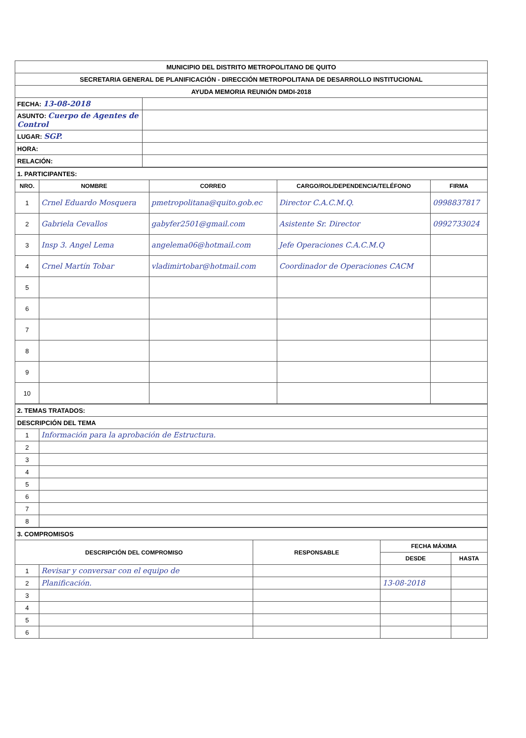| MUNICIPIO DEL DISTRITO METROPOLITANO DE QUITO | |
| SECRETARIA GENERAL DE PLANIFICACIÓN - DIRECCIÓN METROPOLITANA DE DESARROLLO INSTITUCIONAL | |
| AYUDA MEMORIA REUNIÓN DMDI-2018 | |
| FECHA: 13-08-2018 | |
| ASUNTO: Cuerpo de Agentes de Control | |
| LUGAR: SGP. | |
| HORA: | |
| RELACIÓN: | |
| 1. PARTICIPANTES: | | | | |
| NRO. | NOMBRE | CORREO | CARGO/ROL/DEPENDENCIA/TELÉFONO | FIRMA |
| 1 | Crnel Eduardo Mosquera | pmetropolitana@quito.gob.ec | Director C.A.C.M.Q. | 0998837817 |
| 2 | Gabriela Cevallos | gabyfer2501@gmail.com | Asistente Sr. Director | 0992733024 |
| 3 | Insp 3. Angel Lema | angelema06@hotmail.com | Jefe Operaciones C.A.C.M.Q | |
| 4 | Crnel Martín Tobar | vladimirtobar@hotmail.com | Coordinador de Operaciones CACM | |
| 5 | | | | |
| 6 | | | | |
| 7 | | | | |
| 8 | | | | |
| 9 | | | | |
| 10 | | | | |
| 2. TEMAS TRATADOS: | |
| DESCRIPCIÓN DEL TEMA | |
| 1 | Información para la aprobación de Estructura. |
| 2 | |
| 3 | |
| 4 | |
| 5 | |
| 6 | |
| 7 | |
| 8 | |
| 3. COMPROMISOS | | | | |
| DESCRIPCIÓN DEL COMPROMISO | | RESPONSABLE | FECHA MÁXIMA | |
| | | | DESDE | HASTA |
| 1 | Revisar y conversar con el equipo de | | | |
| 2 | Planificación. | | 13-08-2018 | |
| 3 | | | | |
| 4 | | | | |
| 5 | | | | |
| 6 | | | | |